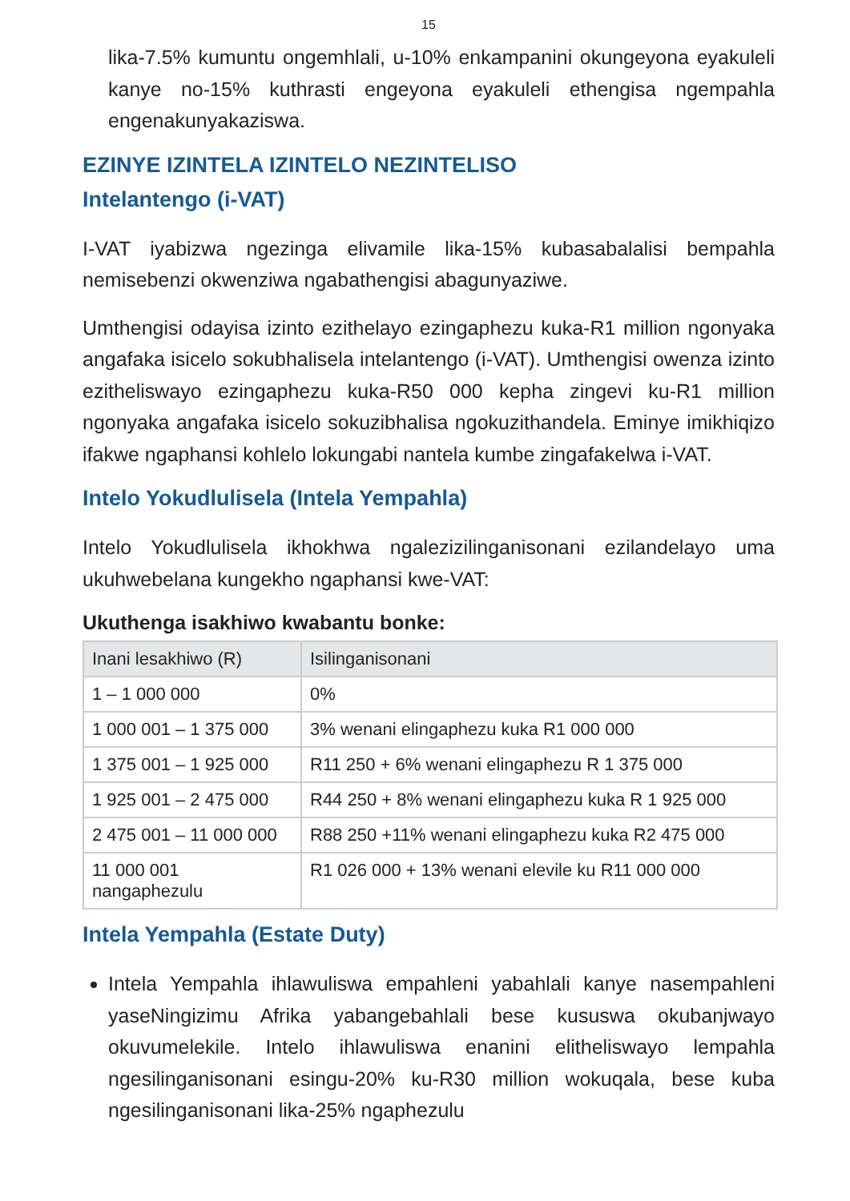15
lika-7.5% kumuntu ongemhlali, u-10% enkampanini okungeyona eyakuleli kanye no-15% kuthrasti engeyona eyakuleli ethengisa ngempahla engenakunyakaziswa.
EZINYE IZINTELA IZINTELO NEZINTELISO
Intelantengo (i-VAT)
I-VAT iyabizwa ngezinga elivamile lika-15% kubasabalalisi bempahla nemisebenzi okwenziwa ngabathengisi abagunyaziwe.
Umthengisi odayisa izinto ezithelayo ezingaphezu kuka-R1 million ngonyaka angafaka isicelo sokubhalisela intelantengo (i-VAT). Umthengisi owenza izinto ezitheliswayo ezingaphezu kuka-R50 000 kepha zingevi ku-R1 million ngonyaka angafaka isicelo sokuzibhalisa ngokuzithandela. Eminye imikhiqizo ifakwe ngaphansi kohlelo lokungabi nantela kumbe zingafakelwa i-VAT.
Intelo Yokudlulisela (Intela Yempahla)
Intelo Yokudlulisela ikhokhwa ngalezizilinganisonani ezilandelayo uma ukuhwebelana kungekho ngaphansi kwe-VAT:
Ukuthenga isakhiwo kwabantu bonke:
| Inani lesakhiwo (R) | Isilinganisonani |
| --- | --- |
| 1 – 1 000 000 | 0% |
| 1 000 001 – 1 375 000 | 3% wenani elingaphezu kuka R1 000 000 |
| 1 375 001 – 1 925 000 | R11 250 + 6% wenani elingaphezu R 1 375 000 |
| 1 925 001 – 2 475 000 | R44 250 + 8% wenani elingaphezu kuka R 1 925 000 |
| 2 475 001 – 11 000 000 | R88 250 +11% wenani elingaphezu kuka R2 475 000 |
| 11 000 001 nangaphezulu | R1 026 000 + 13% wenani elevile ku R11 000 000 |
Intela Yempahla (Estate Duty)
Intela Yempahla ihlawuliswa empahleni yabahlali kanye nasempahleni yaseNingizimu Afrika yabangebahlali bese kususwa okubanjwayo okuvumelekile. Intelo ihlawuliswa enanini elitheliswayo lempahla ngesilinganisonani esingu-20% ku-R30 million wokuqala, bese kuba ngesilinganisonani lika-25% ngaphezulu